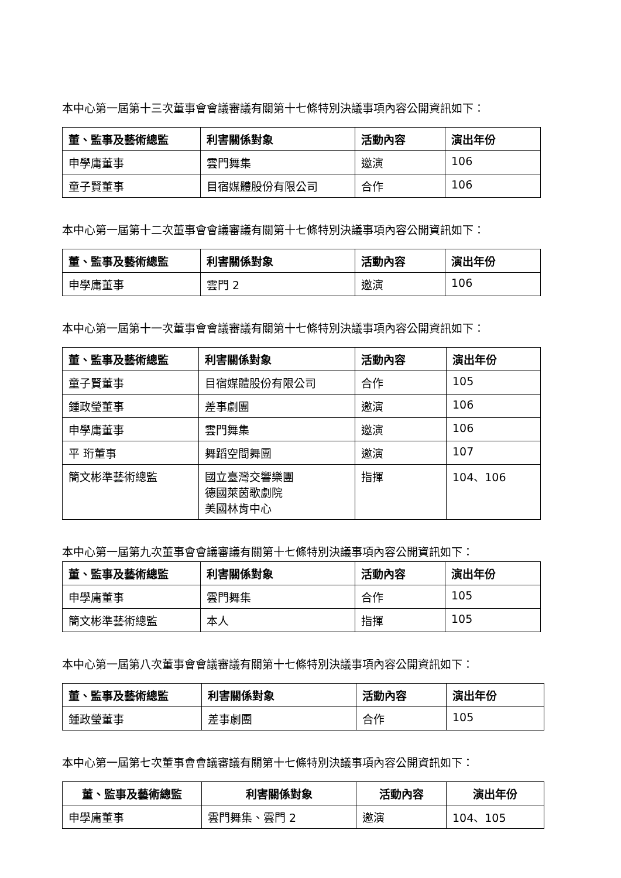本中心第一屆第十三次董事會會議審議有關第十七條特別決議事項內容公開資訊如下：
| 董、監事及藝術總監 | 利害關係對象 | 活動內容 | 演出年份 |
| --- | --- | --- | --- |
| 申學庸董事 | 雲門舞集 | 邀演 | 106 |
| 童子賢董事 | 目宿媒體股份有限公司 | 合作 | 106 |
本中心第一屆第十二次董事會會議審議有關第十七條特別決議事項內容公開資訊如下：
| 董、監事及藝術總監 | 利害關係對象 | 活動內容 | 演出年份 |
| --- | --- | --- | --- |
| 申學庸董事 | 雲門 2 | 邀演 | 106 |
本中心第一屆第十一次董事會會議審議有關第十七條特別決議事項內容公開資訊如下：
| 董、監事及藝術總監 | 利害關係對象 | 活動內容 | 演出年份 |
| --- | --- | --- | --- |
| 童子賢董事 | 目宿媒體股份有限公司 | 合作 | 105 |
| 鍾政瑩董事 | 差事劇團 | 邀演 | 106 |
| 申學庸董事 | 雲門舞集 | 邀演 | 106 |
| 平 珩董事 | 舞蹈空間舞團 | 邀演 | 107 |
| 簡文彬準藝術總監 | 國立臺灣交響樂團 德國萊茵歌劇院 美國林肯中心 | 指揮 | 104、106 |
本中心第一屆第九次董事會會議審議有關第十七條特別決議事項內容公開資訊如下：
| 董、監事及藝術總監 | 利害關係對象 | 活動內容 | 演出年份 |
| --- | --- | --- | --- |
| 申學庸董事 | 雲門舞集 | 合作 | 105 |
| 簡文彬準藝術總監 | 本人 | 指揮 | 105 |
本中心第一屆第八次董事會會議審議有關第十七條特別決議事項內容公開資訊如下：
| 董、監事及藝術總監 | 利害關係對象 | 活動內容 | 演出年份 |
| --- | --- | --- | --- |
| 鍾政瑩董事 | 差事劇團 | 合作 | 105 |
本中心第一屆第七次董事會會議審議有關第十七條特別決議事項內容公開資訊如下：
| 董、監事及藝術總監 | 利害關係對象 | 活動內容 | 演出年份 |
| --- | --- | --- | --- |
| 申學庸董事 | 雲門舞集、雲門 2 | 邀演 | 104、105 |